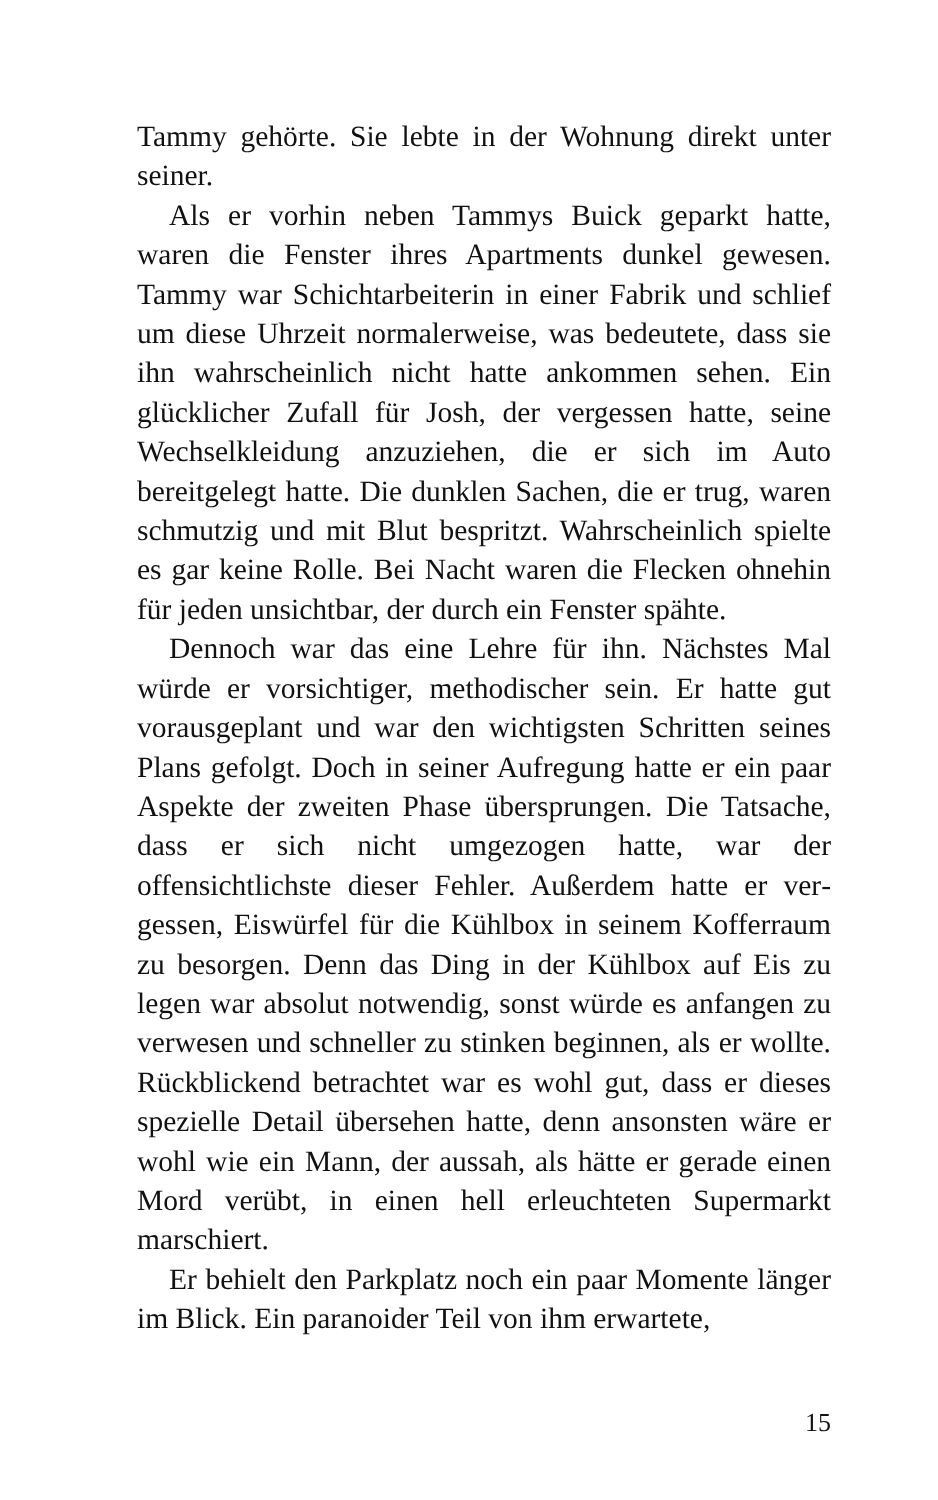Tammy gehörte. Sie lebte in der Wohnung direkt unter seiner.
Als er vorhin neben Tammys Buick geparkt hatte, waren die Fenster ihres Apartments dunkel gewesen. Tammy war Schichtarbeiterin in einer Fabrik und schlief um diese Uhrzeit normalerweise, was bedeutete, dass sie ihn wahrscheinlich nicht hatte ankommen sehen. Ein glücklicher Zufall für Josh, der vergessen hatte, seine Wechselkleidung anzuziehen, die er sich im Auto bereitgelegt hatte. Die dunklen Sachen, die er trug, waren schmutzig und mit Blut bespritzt. Wahr­scheinlich spielte es gar keine Rolle. Bei Nacht waren die Flecken ohnehin für jeden unsichtbar, der durch ein Fenster spähte.
Dennoch war das eine Lehre für ihn. Nächstes Mal würde er vorsichtiger, methodischer sein. Er hatte gut vorausgeplant und war den wichtigsten Schritten seines Plans gefolgt. Doch in seiner Aufregung hatte er ein paar Aspekte der zweiten Phase übersprungen. Die Tatsache, dass er sich nicht umgezogen hatte, war der offensichtlichste dieser Fehler. Außerdem hatte er ver­gessen, Eiswürfel für die Kühlbox in seinem Kofferraum zu besorgen. Denn das Ding in der Kühlbox auf Eis zu legen war absolut notwendig, sonst würde es anfangen zu verwesen und schneller zu stinken beginnen, als er wollte. Rückblickend betrachtet war es wohl gut, dass er dieses spezielle Detail übersehen hatte, denn ansonsten wäre er wohl wie ein Mann, der aussah, als hätte er gerade einen Mord verübt, in einen hell erleuchteten Supermarkt marschiert.
Er behielt den Parkplatz noch ein paar Momente länger im Blick. Ein paranoider Teil von ihm erwartete,
15